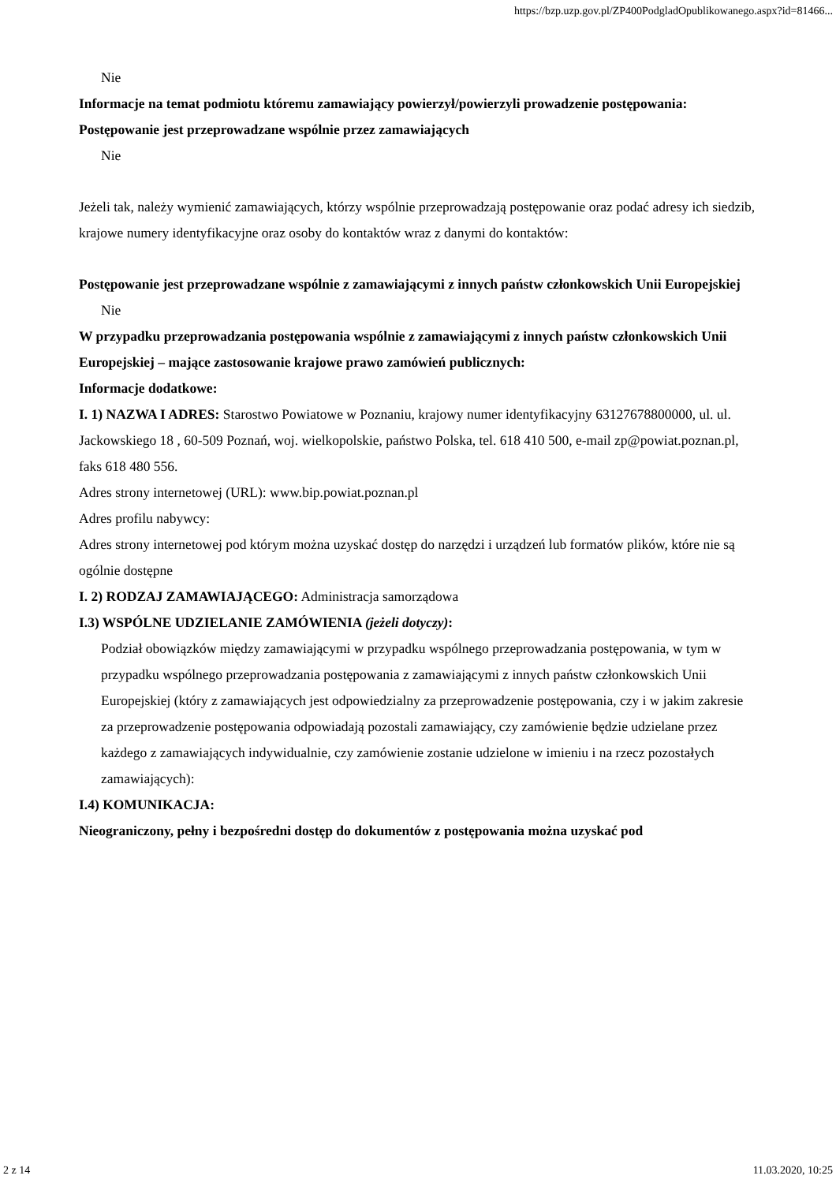https://bzp.uzp.gov.pl/ZP400PodgladOpublikowanego.aspx?id=81466...
Nie
Informacje na temat podmiotu któremu zamawiający powierzył/powierzyli prowadzenie postępowania:
Postępowanie jest przeprowadzane wspólnie przez zamawiających
Nie
Jeżeli tak, należy wymienić zamawiających, którzy wspólnie przeprowadzają postępowanie oraz podać adresy ich siedzib, krajowe numery identyfikacyjne oraz osoby do kontaktów wraz z danymi do kontaktów:
Postępowanie jest przeprowadzane wspólnie z zamawiającymi z innych państw członkowskich Unii Europejskiej
Nie
W przypadku przeprowadzania postępowania wspólnie z zamawiającymi z innych państw członkowskich Unii Europejskiej – mające zastosowanie krajowe prawo zamówień publicznych:
Informacje dodatkowe:
I. 1) NAZWA I ADRES: Starostwo Powiatowe w Poznaniu, krajowy numer identyfikacyjny 63127678800000, ul. ul. Jackowskiego 18 , 60-509 Poznań, woj. wielkopolskie, państwo Polska, tel. 618 410 500, e-mail zp@powiat.poznan.pl, faks 618 480 556.
Adres strony internetowej (URL): www.bip.powiat.poznan.pl
Adres profilu nabywcy:
Adres strony internetowej pod którym można uzyskać dostęp do narzędzi i urządzeń lub formatów plików, które nie są ogólnie dostępne
I. 2) RODZAJ ZAMAWIAJĄCEGO: Administracja samorządowa
I.3) WSPÓLNE UDZIELANIE ZAMÓWIENIA (jeżeli dotyczy):
Podział obowiązków między zamawiającymi w przypadku wspólnego przeprowadzania postępowania, w tym w przypadku wspólnego przeprowadzania postępowania z zamawiającymi z innych państw członkowskich Unii Europejskiej (który z zamawiających jest odpowiedzialny za przeprowadzenie postępowania, czy i w jakim zakresie za przeprowadzenie postępowania odpowiadają pozostali zamawiający, czy zamówienie będzie udzielane przez każdego z zamawiających indywidualnie, czy zamówienie zostanie udzielone w imieniu i na rzecz pozostałych zamawiających):
I.4) KOMUNIKACJA:
Nieograniczony, pełny i bezpośredni dostęp do dokumentów z postępowania można uzyskać pod
2 z 14 11.03.2020, 10:25